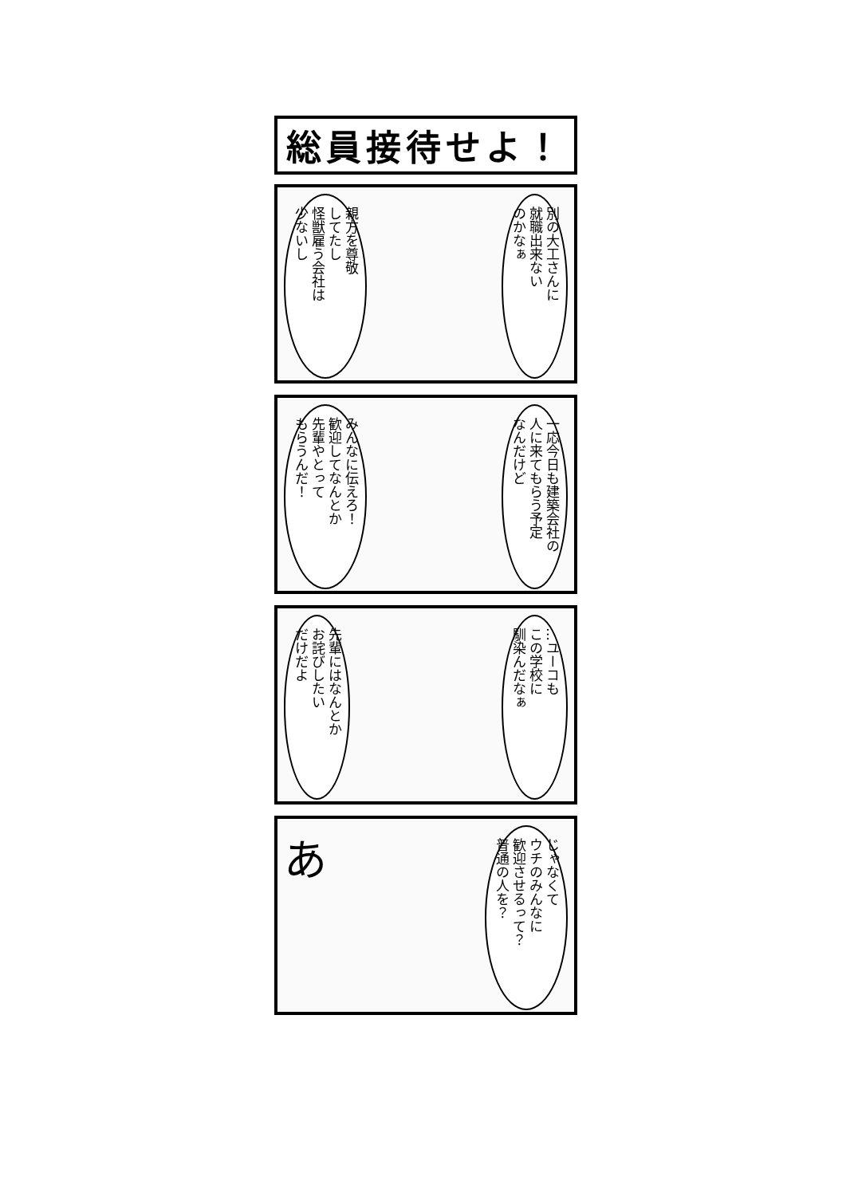総員接待せよ！
別の大工さんに
就職出来ない
のかなぁ
親方を尊敬
してたし
怪獣雇う会社は
少ないし
一応今日も建築会社の
人に来てもらう予定
なんだけど
みんなに伝えろ！
歓迎してなんとか
先輩やとって
もらうんだ！
…ユーコも
この学校に
馴染んだなぁ
先輩にはなんとか
お詫びしたい
だけだよ
じゃなくて
ウチのみんなに
歓迎させるって？
普通の人を？
あ